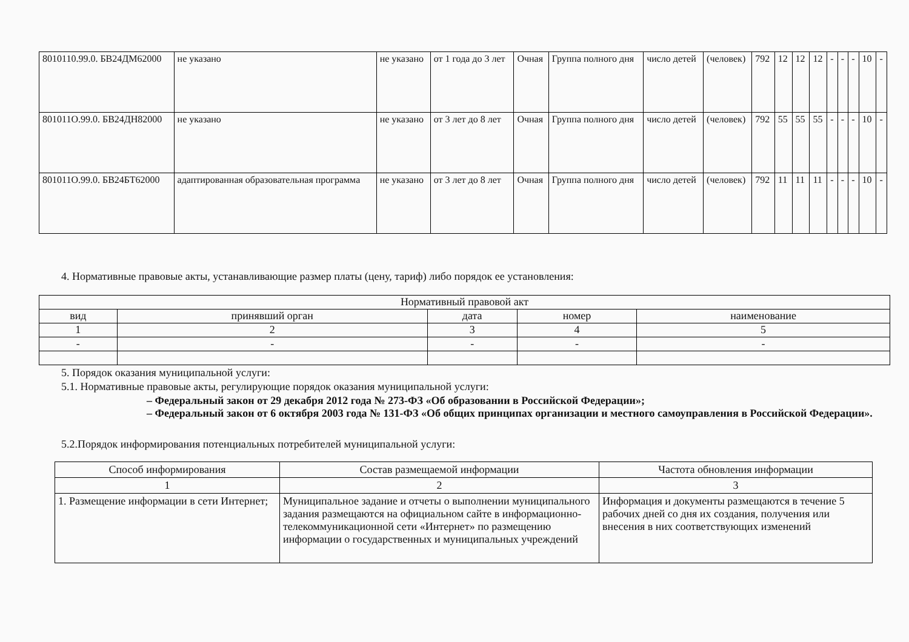| 8010110.99.0. БВ24ДМ62000 | не указано | не указано | от 1 года до 3 лет | Очная | Группа полного дня | число детей | (человек) | 792 | 12 | 12 | 12 | - | - | - | 10 | - |
| 801011О.99.0. БВ24ДН82000 | не указано | не указано | от 3 лет до 8 лет | Очная | Группа полного дня | число детей | (человек) | 792 | 55 | 55 | 55 | - | - | - | 10 | - |
| 801011О.99.0. БВ24БТ62000 | адаптированная образовательная программа | не указано | от 3 лет до 8 лет | Очная | Группа полного дня | число детей | (человек) | 792 | 11 | 11 | 11 | - | - | - | 10 | - |
4. Нормативные правовые акты, устанавливающие размер платы (цену, тариф) либо порядок ее установления:
| Нормативный правовой акт | | | | |
| --- | --- | --- | --- | --- |
| вид | принявший орган | дата | номер | наименование |
| 1 | 2 | 3 | 4 | 5 |
| - | - | - | - | - |
5. Порядок оказания муниципальной услуги:
5.1. Нормативные правовые акты, регулирующие порядок оказания муниципальной услуги:
– Федеральный закон от 29 декабря 2012 года № 273-ФЗ «Об образовании в Российской Федерации»;
– Федеральный закон от 6 октября 2003 года № 131-ФЗ «Об общих принципах организации и местного самоуправления в Российской Федерации».
5.2.Порядок информирования потенциальных потребителей муниципальной услуги:
| Способ информирования | Состав размещаемой информации | Частота обновления информации |
| --- | --- | --- |
| 1 | 2 | 3 |
| 1. Размещение информации в сети Интернет; | Муниципальное задание и отчеты о выполнении муниципального задания размещаются на официальном сайте в информационно-телекоммуникационной сети «Интернет» по размещению информации о государственных и муниципальных учреждений | Информация и документы размещаются в течение 5 рабочих дней со дня их создания, получения или внесения в них соответствующих изменений |